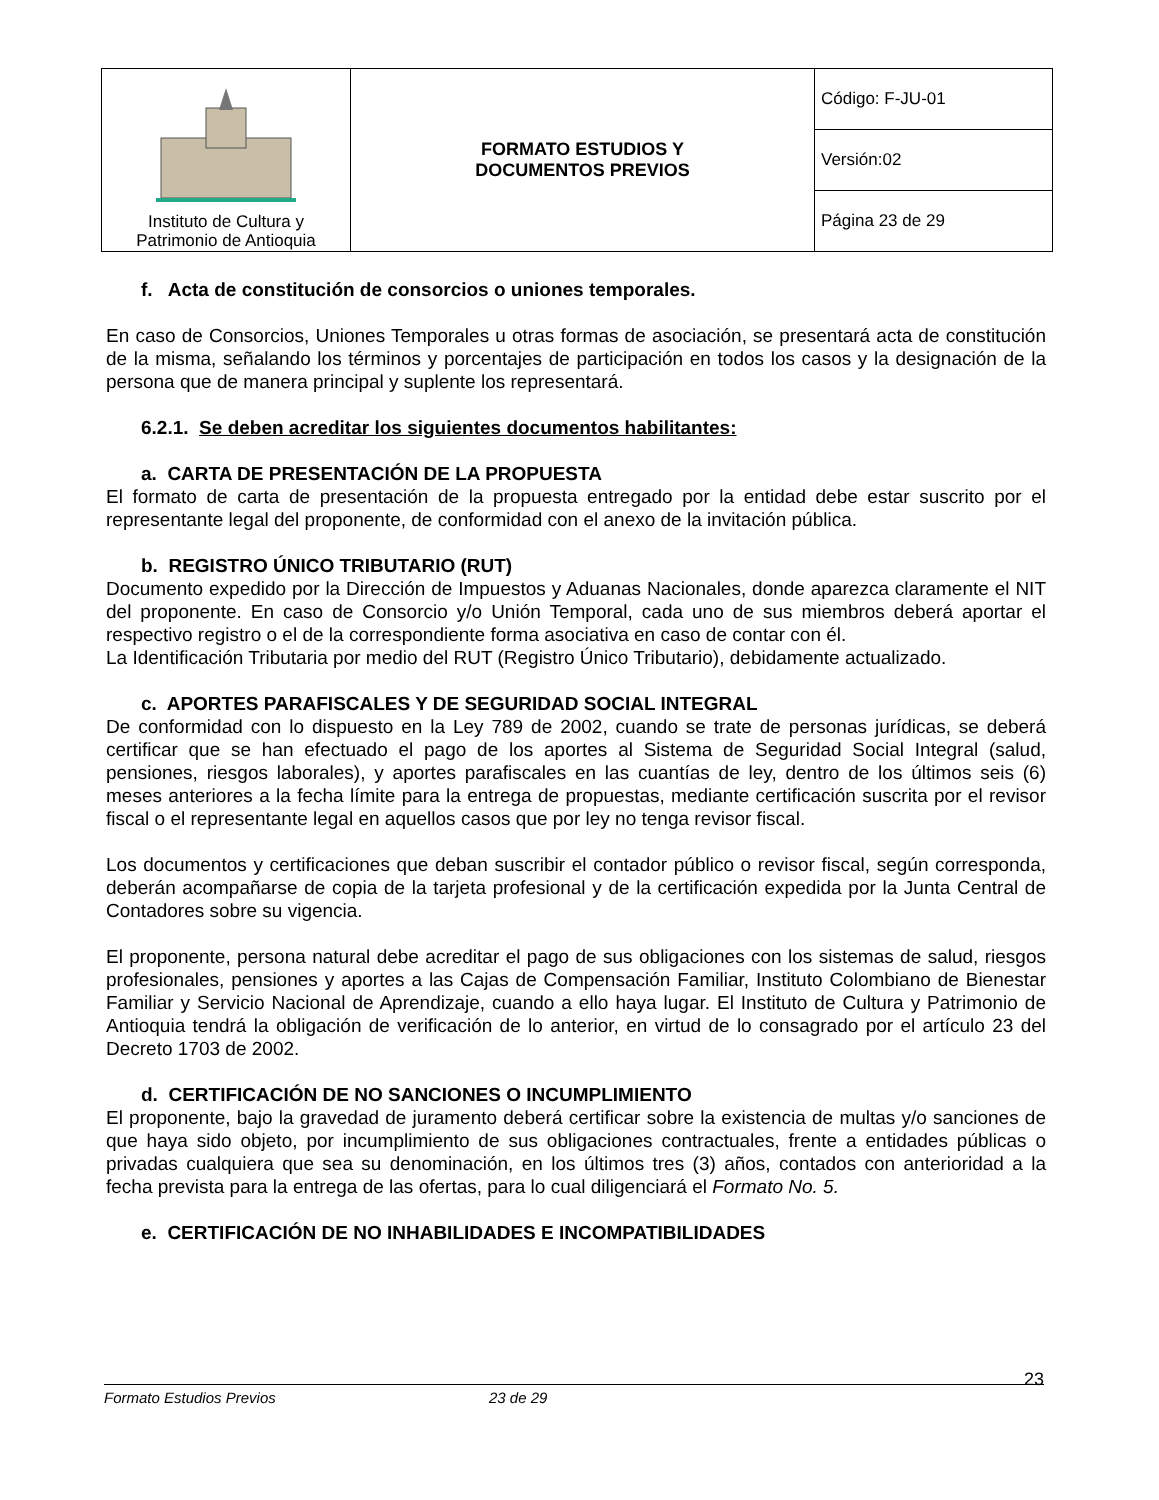| Instituto de Cultura y Patrimonio de Antioquia | FORMATO ESTUDIOS Y DOCUMENTOS PREVIOS | Código: F-JU-01 |
| | | Versión:02 |
| | | Página 23 de 29 |
f. Acta de constitución de consorcios o uniones temporales.
En caso de Consorcios, Uniones Temporales u otras formas de asociación, se presentará acta de constitución de la misma, señalando los términos y porcentajes de participación en todos los casos y la designación de la persona que de manera principal y suplente los representará.
6.2.1. Se deben acreditar los siguientes documentos habilitantes:
a. CARTA DE PRESENTACIÓN DE LA PROPUESTA
El formato de carta de presentación de la propuesta entregado por la entidad debe estar suscrito por el representante legal del proponente, de conformidad con el anexo de la invitación pública.
b. REGISTRO ÚNICO TRIBUTARIO (RUT)
Documento expedido por la Dirección de Impuestos y Aduanas Nacionales, donde aparezca claramente el NIT del proponente. En caso de Consorcio y/o Unión Temporal, cada uno de sus miembros deberá aportar el respectivo registro o el de la correspondiente forma asociativa en caso de contar con él.
La Identificación Tributaria por medio del RUT (Registro Único Tributario), debidamente actualizado.
c. APORTES PARAFISCALES Y DE SEGURIDAD SOCIAL INTEGRAL
De conformidad con lo dispuesto en la Ley 789 de 2002, cuando se trate de personas jurídicas, se deberá certificar que se han efectuado el pago de los aportes al Sistema de Seguridad Social Integral (salud, pensiones, riesgos laborales), y aportes parafiscales en las cuantías de ley, dentro de los últimos seis (6) meses anteriores a la fecha límite para la entrega de propuestas, mediante certificación suscrita por el revisor fiscal o el representante legal en aquellos casos que por ley no tenga revisor fiscal.
Los documentos y certificaciones que deban suscribir el contador público o revisor fiscal, según corresponda, deberán acompañarse de copia de la tarjeta profesional y de la certificación expedida por la Junta Central de Contadores sobre su vigencia.
El proponente, persona natural debe acreditar el pago de sus obligaciones con los sistemas de salud, riesgos profesionales, pensiones y aportes a las Cajas de Compensación Familiar, Instituto Colombiano de Bienestar Familiar y Servicio Nacional de Aprendizaje, cuando a ello haya lugar. El Instituto de Cultura y Patrimonio de Antioquia tendrá la obligación de verificación de lo anterior, en virtud de lo consagrado por el artículo 23 del Decreto 1703 de 2002.
d. CERTIFICACIÓN DE NO SANCIONES O INCUMPLIMIENTO
El proponente, bajo la gravedad de juramento deberá certificar sobre la existencia de multas y/o sanciones de que haya sido objeto, por incumplimiento de sus obligaciones contractuales, frente a entidades públicas o privadas cualquiera que sea su denominación, en los últimos tres (3) años, contados con anterioridad a la fecha prevista para la entrega de las ofertas, para lo cual diligenciará el Formato No. 5.
e. CERTIFICACIÓN DE NO INHABILIDADES E INCOMPATIBILIDADES
Formato Estudios Previos 23 de 29 23